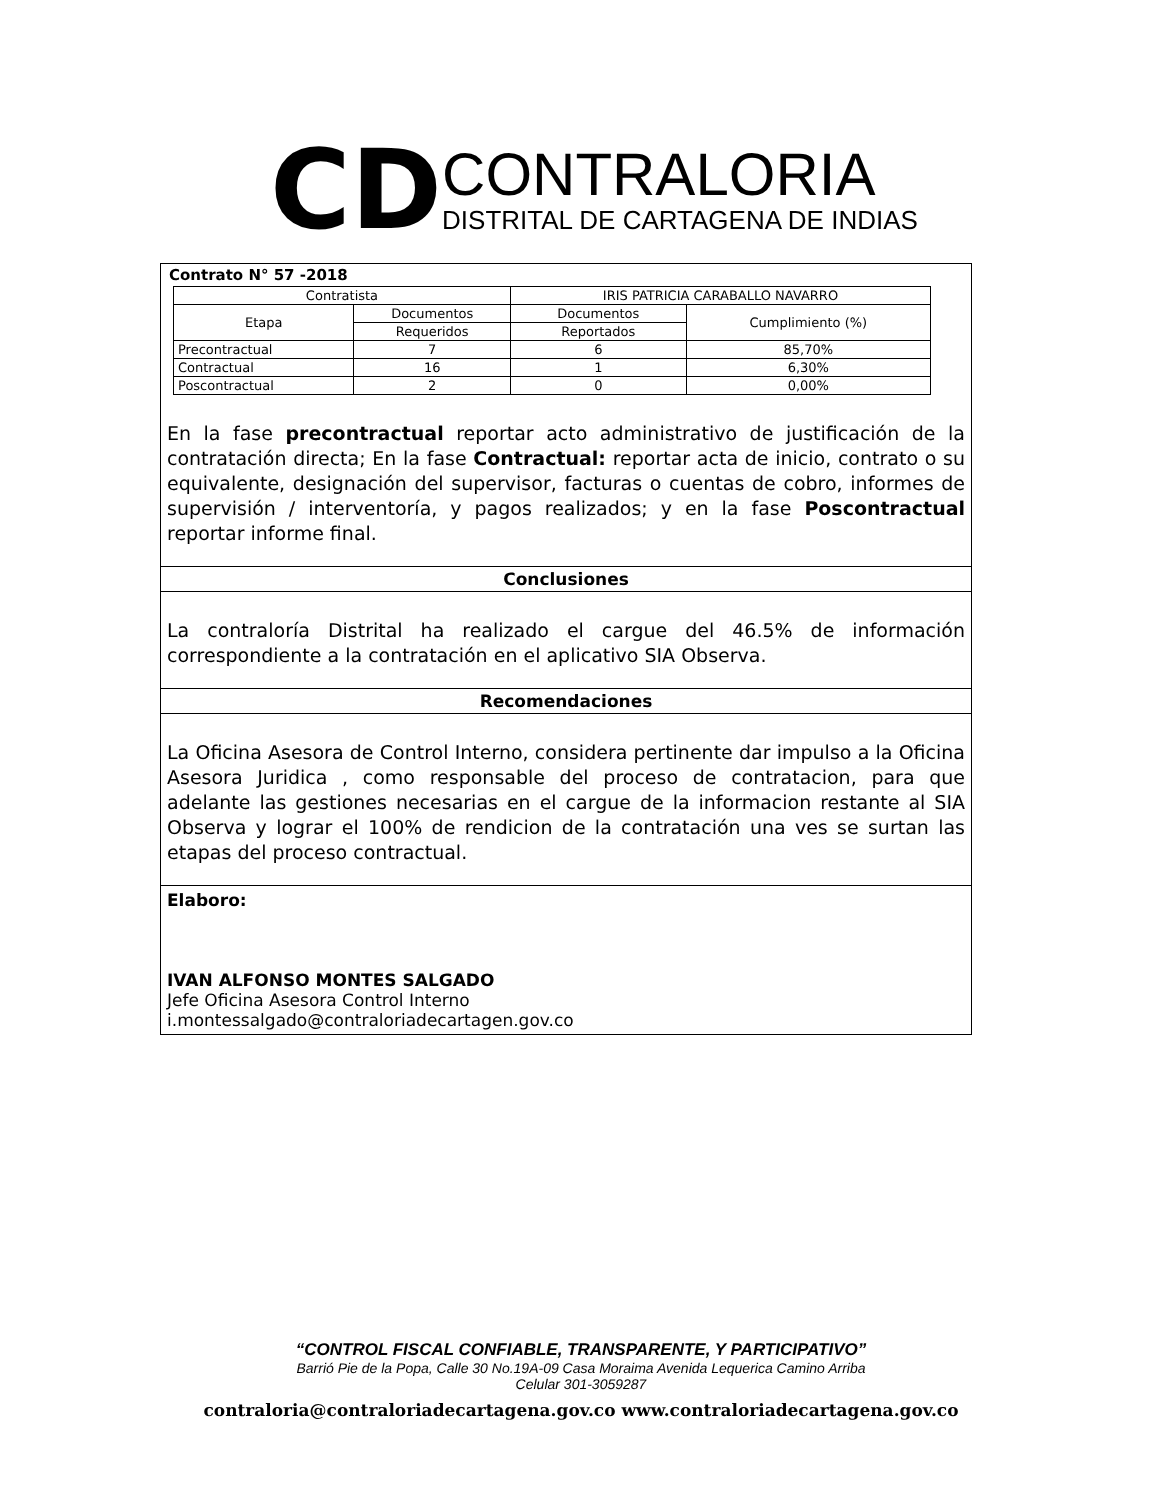CD
CONTRALORIA
DISTRITAL DE CARTAGENA DE INDIAS
Contrato N° 57 -2018
| Contratista | | IRIS PATRICIA CARABALLO NAVARRO | |
| Etapa | Documentos | Documentos | Cumplimiento (%) |
| | Requeridos | Reportados | |
| Precontractual | 7 | 6 | 85,70% |
| Contractual | 16 | 1 | 6,30% |
| Poscontractual | 2 | 0 | 0,00% |
En la fase precontractual reportar acto administrativo de justificación de la contratación directa; En la fase Contractual: reportar acta de inicio, contrato o su equivalente, designación del supervisor, facturas o cuentas de cobro, informes de supervisión / interventoría, y pagos realizados; y en la fase Poscontractual reportar informe final.
Conclusiones
La contraloría Distrital ha realizado el cargue del 46.5% de información correspondiente a la contratación en el aplicativo SIA Observa.
Recomendaciones
La Oficina Asesora de Control Interno, considera pertinente dar impulso a la Oficina Asesora Juridica , como responsable del proceso de contratacion, para que adelante las gestiones necesarias en el cargue de la informacion restante al SIA Observa y lograr el 100% de rendicion de la contratación una ves se surtan las etapas del proceso contractual.
Elaboro:
IVAN ALFONSO MONTES SALGADO
Jefe Oficina Asesora Control Interno
i.montessalgado@contraloriadecartagen.gov.co
“CONTROL FISCAL CONFIABLE, TRANSPARENTE, Y PARTICIPATIVO”
Barrió Pie de la Popa, Calle 30 No.19A-09 Casa Moraima Avenida Lequerica Camino Arriba
Celular 301-3059287
contraloria@contraloriadecartagena.gov.co www.contraloriadecartagena.gov.co